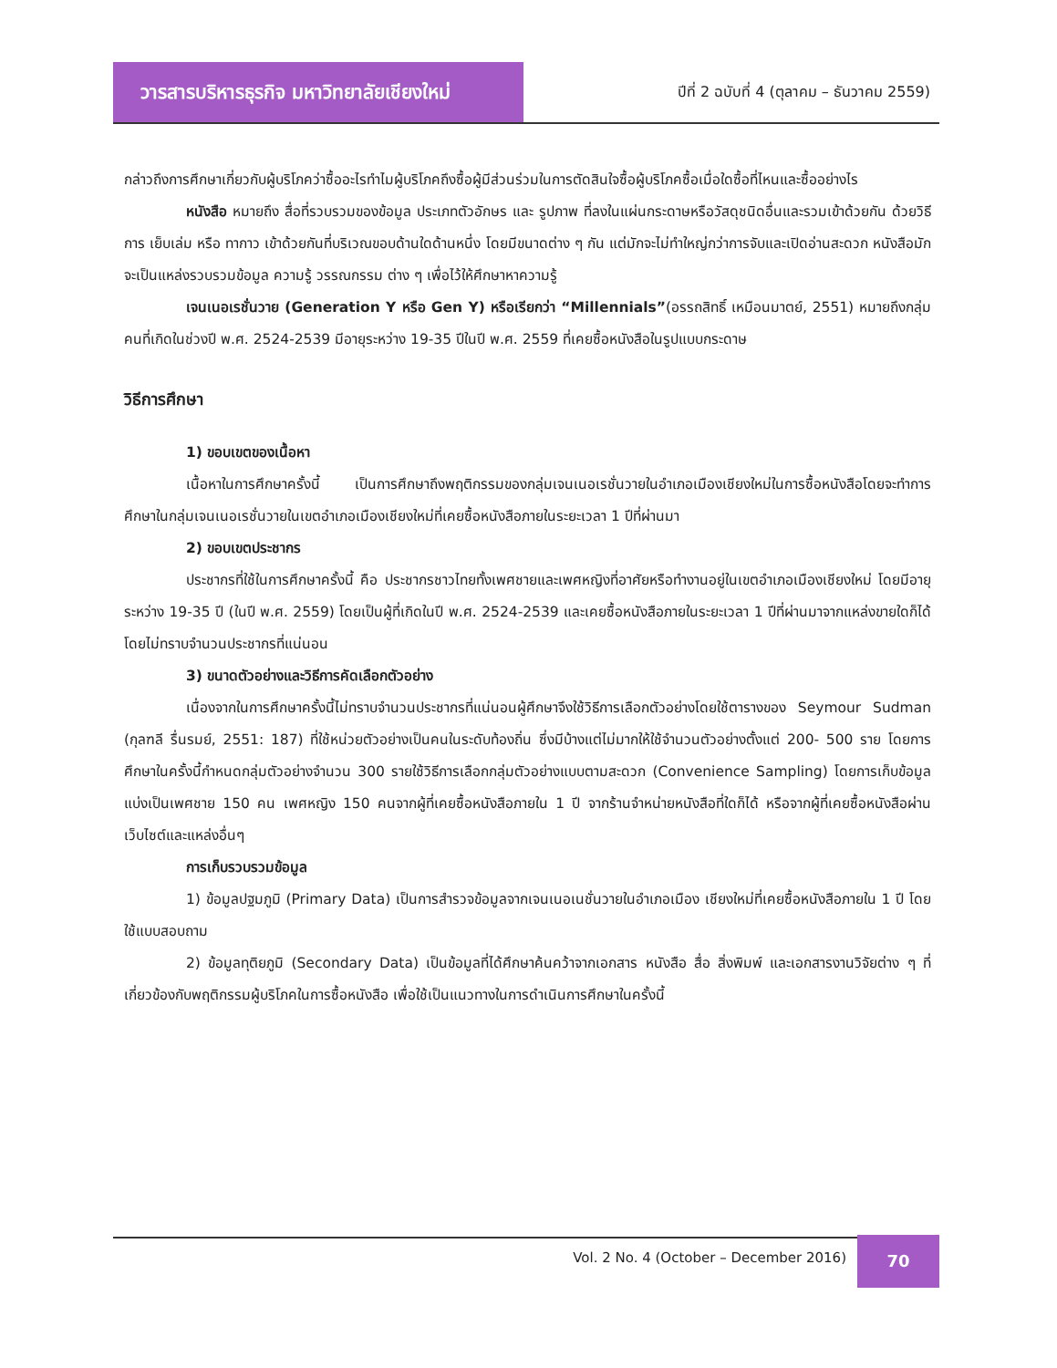วารสารบริหารธุรกิจ มหาวิทยาลัยเชียงใหม่
ปีที่ 2 ฉบับที่ 4 (ตุลาคม – ธันวาคม 2559)
กล่าวถึงการศึกษาเกี่ยวกับผู้บริโภคว่าซื้ออะไรทำไมผู้บริโภคถึงซื้อผู้มีส่วนร่วมในการตัดสินใจซื้อผู้บริโภคซื้อเมื่อใดซื้อที่ไหนและซื้ออย่างไร
หนังสือ หมายถึง สื่อที่รวบรวมของข้อมูล ประเภทตัวอักษร และ รูปภาพ ที่ลงในแผ่นกระดาษหรือวัสดุชนิดอื่นและรวมเข้าด้วยกัน ด้วยวิธีการ เย็บเล่ม หรือ ทากาว เข้าด้วยกันที่บริเวณขอบด้านใดด้านหนึ่ง โดยมีขนาดต่าง ๆ กัน แต่มักจะไม่ทำใหญ่กว่าการจับและเปิดอ่านสะดวก หนังสือมักจะเป็นแหล่งรวบรวมข้อมูล ความรู้ วรรณกรรม ต่าง ๆ เพื่อไว้ให้ศึกษาหาความรู้
เจนเนอเรชั่นวาย (Generation Y หรือ Gen Y) หรือเรียกว่า “Millennials”(อรรถสิทธิ์ เหมือนมาตย์, 2551) หมายถึงกลุ่มคนที่เกิดในช่วงปี พ.ศ. 2524-2539 มีอายุระหว่าง 19-35 ปีในปี พ.ศ. 2559 ที่เคยซื้อหนังสือในรูปแบบกระดาษ
วิธีการศึกษา
1) ขอบเขตของเนื้อหา
เนื้อหาในการศึกษาครั้งนี้ เป็นการศึกษาถึงพฤติกรรมของกลุ่มเจนเนอเรชั่นวายในอำเภอเมืองเชียงใหม่ในการซื้อหนังสือโดยจะทำการศึกษาในกลุ่มเจนเนอเรชั่นวายในเขตอำเภอเมืองเชียงใหม่ที่เคยซื้อหนังสือภายในระยะเวลา 1 ปีที่ผ่านมา
2) ขอบเขตประชากร
ประชากรที่ใช้ในการศึกษาครั้งนี้ คือ ประชากรชาวไทยทั้งเพศชายและเพศหญิงที่อาศัยหรือทำงานอยู่ในเขตอำเภอเมืองเชียงใหม่ โดยมีอายุระหว่าง 19-35 ปี (ในปี พ.ศ. 2559) โดยเป็นผู้ที่เกิดในปี พ.ศ. 2524-2539 และเคยซื้อหนังสือภายในระยะเวลา 1 ปีที่ผ่านมาจากแหล่งขายใดก็ได้โดยไม่ทราบจำนวนประชากรที่แน่นอน
3) ขนาดตัวอย่างและวิธีการคัดเลือกตัวอย่าง
เนื่องจากในการศึกษาครั้งนี้ไม่ทราบจำนวนประชากรที่แน่นอนผู้ศึกษาจึงใช้วิธีการเลือกตัวอย่างโดยใช้ตารางของ Seymour Sudman (กุลฑลี รื่นรมย์, 2551: 187) ที่ใช้หน่วยตัวอย่างเป็นคนในระดับท้องถิ่น ซึ่งมีบ้างแต่ไม่มากให้ใช้จำนวนตัวอย่างตั้งแต่ 200- 500 ราย โดยการศึกษาในครั้งนี้กำหนดกลุ่มตัวอย่างจำนวน 300 รายใช้วิธีการเลือกกลุ่มตัวอย่างแบบตามสะดวก (Convenience Sampling) โดยการเก็บข้อมูลแบ่งเป็นเพศชาย 150 คน เพศหญิง 150 คนจากผู้ที่เคยซื้อหนังสือภายใน 1 ปี จากร้านจำหน่ายหนังสือที่ใดก็ได้ หรือจากผู้ที่เคยซื้อหนังสือผ่านเว็บไซต์และแหล่งอื่นๆ
การเก็บรวบรวมข้อมูล
1) ข้อมูลปฐมภูมิ (Primary Data) เป็นการสำรวจข้อมูลจากเจนเนอเนชั่นวายในอำเภอเมือง เชียงใหม่ที่เคยซื้อหนังสือภายใน 1 ปี โดยใช้แบบสอบถาม
2) ข้อมูลทุติยภูมิ (Secondary Data) เป็นข้อมูลที่ได้ศึกษาค้นคว้าจากเอกสาร หนังสือ สื่อ สิ่งพิมพ์ และเอกสารงานวิจัยต่าง ๆ ที่เกี่ยวข้องกับพฤติกรรมผู้บริโภคในการซื้อหนังสือ เพื่อใช้เป็นแนวทางในการดำเนินการศึกษาในครั้งนี้
Vol. 2 No. 4 (October – December 2016)
70